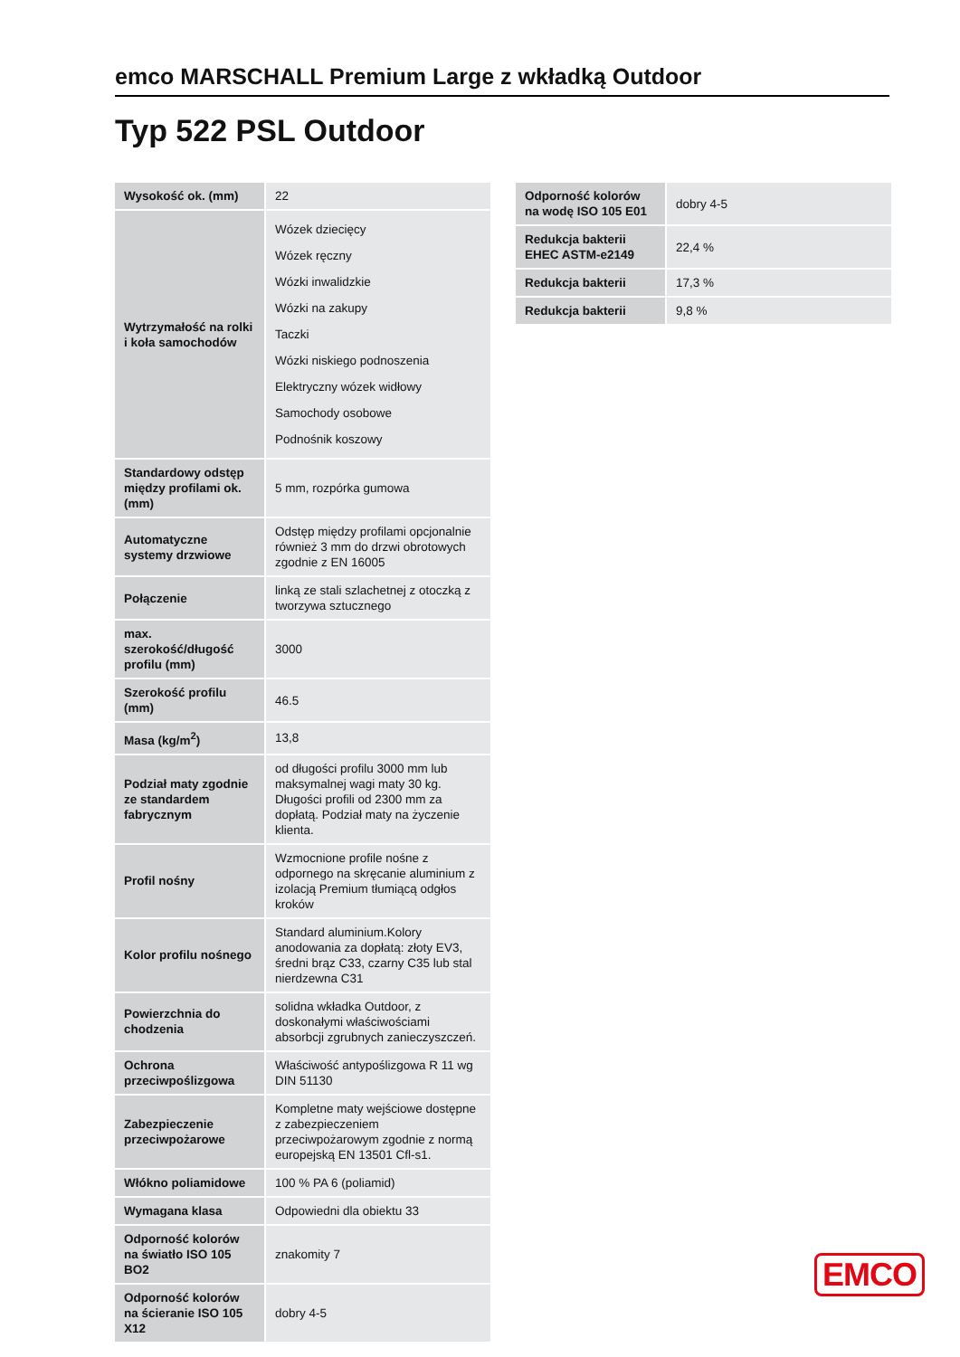emco MARSCHALL Premium Large z wkładką Outdoor
Typ 522 PSL Outdoor
| Wysokość ok. (mm) | 22 |
| Wytrzymałość na rolki i koła samochodów | Wózek dziecięcy Wózek ręczny Wózki inwalidzkie Wózki na zakupy Taczki Wózki niskiego podnoszenia Elektryczny wózek widłowy Samochody osobowe Podnośnik koszowy |
| Standardowy odstęp między profilami ok. (mm) | 5 mm, rozpórka gumowa |
| Automatyczne systemy drzwiowe | Odstęp między profilami opcjonalnie również 3 mm do drzwi obrotowych zgodnie z EN 16005 |
| Połączenie | linką ze stali szlachetnej z otoczką z tworzywa sztucznego |
| max. szerokość/długość profilu (mm) | 3000 |
| Szerokość profilu (mm) | 46.5 |
| Masa (kg/m<sup>2</sup>) | 13,8 |
| Podział maty zgodnie ze standardem fabrycznym | od długości profilu 3000 mm lub maksymalnej wagi maty 30 kg. Długości profili od 2300 mm za dopłatą. Podział maty na życzenie klienta. |
| Profil nośny | Wzmocnione profile nośne z odpornego na skręcanie aluminium z izolacją Premium tłumiącą odgłos kroków |
| Kolor profilu nośnego | Standard aluminium.Kolory anodowania za dopłatą: złoty EV3, średni brąz C33, czarny C35 lub stal nierdzewna C31 |
| Powierzchnia do chodzenia | solidna wkładka Outdoor, z doskonałymi właściwościami absorbcji zgrubnych zanieczyszczeń. |
| Ochrona przeciwpoślizgowa | Właściwość antypoślizgowa R 11 wg DIN 51130 |
| Zabezpieczenie przeciwpożarowe | Kompletne maty wejściowe dostępne z zabezpieczeniem przeciwpożarowym zgodnie z normą europejską EN 13501 Cfl-s1. |
| Włókno poliamidowe | 100 % PA 6 (poliamid) |
| Wymagana klasa | Odpowiedni dla obiektu 33 |
| Odporność kolorów na światło ISO 105 BO2 | znakomity 7 |
| Odporność kolorów na ścieranie ISO 105 X12 | dobry 4-5 |
| Odporność kolorów na wodę ISO 105 E01 | dobry 4-5 |
| Redukcja bakterii EHEC ASTM-e2149 | 22,4 % |
| Redukcja bakterii | 17,3 % |
| Redukcja bakterii | 9,8 % |
EMCO